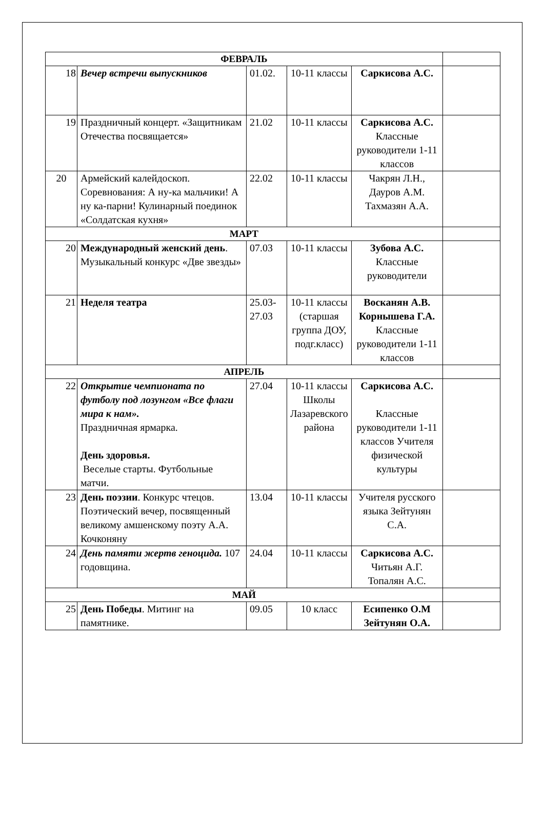| ФЕВРАЛЬ | | | | | |
| 18 | Вечер встречи выпускников | 01.02. | 10-11 классы | Саркисова А.С. | |
| 19 | Праздничный концерт. «Защитникам Отечества посвящается» | 21.02 | 10-11 классы | Саркисова А.С. Классные руководители 1-11 классов | |
| 20 | Армейский калейдоскоп. Соревнования: А ну-ка мальчики! А ну ка-парни! Кулинарный поединок «Солдатская кухня» | 22.02 | 10-11 классы | Чакрян Л.Н., Дауров А.М. Тахмазян А.А. | |
| МАРТ | | | | | |
| 20 | Международный женский день . Музыкальный конкурс «Две звезды» | 07.03 | 10-11 классы | Зубова А.С. Классные руководители | |
| 21 | Неделя театра | 25.03-27.03 | 10-11 классы (старшая группа ДОУ, подг.класс) | Восканян А.В. Корнышева Г.А. Классные руководители 1-11 классов | |
| АПРЕЛЬ | | | | | |
| 22 | Открытие чемпионата по футболу под лозунгом «Все флаги мира к нам». Праздничная ярмарка. День здоровья. Веселые старты. Футбольные матчи. | 27.04 | 10-11 классы Школы Лазаревского района | Саркисова А.С. Классные руководители 1-11 классов Учителя физической культуры | |
| 23 | День поэзии . Конкурс чтецов. Поэтический вечер, посвященный великому амшенскому поэту А.А. Кочконяну | 13.04 | 10-11 классы | Учителя русского языка Зейтунян С.А. | |
| 24 | День памяти жертв геноцида. 107 годовщина. | 24.04 | 10-11 классы | Саркисова А.С. Читьян А.Г. Топалян А.С. | |
| МАЙ | | | | | |
| 25 | День Победы . Митинг на памятнике. | 09.05 | 10 класс | Есипенко О.М Зейтунян О.А. | |